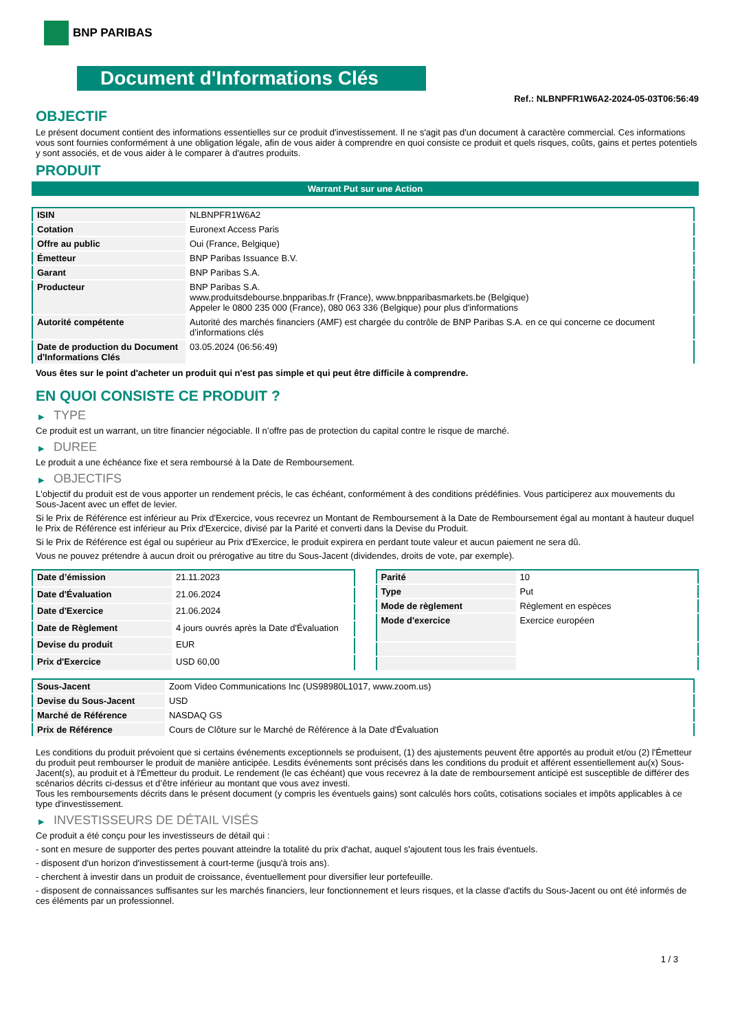BNP PARIBAS
Document d'Informations Clés
Ref.: NLBNPFR1W6A2-2024-05-03T06:56:49
OBJECTIF
Le présent document contient des informations essentielles sur ce produit d'investissement. Il ne s'agit pas d'un document à caractère commercial. Ces informations vous sont fournies conformément à une obligation légale, afin de vous aider à comprendre en quoi consiste ce produit et quels risques, coûts, gains et pertes potentiels y sont associés, et de vous aider à le comparer à d'autres produits.
PRODUIT
Warrant Put sur une Action
| ISIN | NLBNPFR1W6A2 |
| Cotation | Euronext Access Paris |
| Offre au public | Oui (France, Belgique) |
| Émetteur | BNP Paribas Issuance B.V. |
| Garant | BNP Paribas S.A. |
| Producteur | BNP Paribas S.A. www.produitsdebourse.bnpparibas.fr (France), www.bnpparibasmarkets.be (Belgique) Appeler le 0800 235 000 (France), 080 063 336 (Belgique) pour plus d'informations |
| Autorité compétente | Autorité des marchés financiers (AMF) est chargée du contrôle de BNP Paribas S.A. en ce qui concerne ce document d’informations clés |
| Date de production du Document d'Informations Clés | 03.05.2024 (06:56:49) |
Vous êtes sur le point d'acheter un produit qui n'est pas simple et qui peut être difficile à comprendre.
EN QUOI CONSISTE CE PRODUIT ?
▶ TYPE
Ce produit est un warrant, un titre financier négociable. Il n’offre pas de protection du capital contre le risque de marché.
▶ DUREE
Le produit a une échéance fixe et sera remboursé à la Date de Remboursement.
▶ OBJECTIFS
L'objectif du produit est de vous apporter un rendement précis, le cas échéant, conformément à des conditions prédéfinies. Vous participerez aux mouvements du Sous-Jacent avec un effet de levier.
Si le Prix de Référence est inférieur au Prix d'Exercice, vous recevrez un Montant de Remboursement à la Date de Remboursement égal au montant à hauteur duquel le Prix de Référence est inférieur au Prix d'Exercice, divisé par la Parité et converti dans la Devise du Produit.
Si le Prix de Référence est égal ou supérieur au Prix d'Exercice, le produit expirera en perdant toute valeur et aucun paiement ne sera dû.
Vous ne pouvez prétendre à aucun droit ou prérogative au titre du Sous-Jacent (dividendes, droits de vote, par exemple).
| Date d’émission | 21.11.2023 |
| Date d'Évaluation | 21.06.2024 |
| Date d'Exercice | 21.06.2024 |
| Date de Règlement | 4 jours ouvrés après la Date d'Évaluation |
| Devise du produit | EUR |
| Prix d'Exercice | USD 60,00 |
| Parité | 10 |
| Type | Put |
| Mode de règlement | Règlement en espèces |
| Mode d'exercice | Exercice européen |
| Sous-Jacent | Zoom Video Communications Inc (US98980L1017, www.zoom.us) |
| Devise du Sous-Jacent | USD |
| Marché de Référence | NASDAQ GS |
| Prix de Référence | Cours de Clôture sur le Marché de Référence à la Date d'Évaluation |
Les conditions du produit prévoient que si certains événements exceptionnels se produisent, (1) des ajustements peuvent être apportés au produit et/ou (2) l'Émetteur du produit peut rembourser le produit de manière anticipée. Lesdits événements sont précisés dans les conditions du produit et afférent essentiellement au(x) Sous-Jacent(s), au produit et à l'Émetteur du produit. Le rendement (le cas échéant) que vous recevrez à la date de remboursement anticipé est susceptible de différer des scénarios décrits ci-dessus et d’être inférieur au montant que vous avez investi.
Tous les remboursements décrits dans le présent document (y compris les éventuels gains) sont calculés hors coûts, cotisations sociales et impôts applicables à ce type d'investissement.
▶ INVESTISSEURS DE DÉTAIL VISÉS
Ce produit a été conçu pour les investisseurs de détail qui :
- sont en mesure de supporter des pertes pouvant atteindre la totalité du prix d'achat, auquel s'ajoutent tous les frais éventuels.
- disposent d'un horizon d'investissement à court-terme (jusqu'à trois ans).
- cherchent à investir dans un produit de croissance, éventuellement pour diversifier leur portefeuille.
- disposent de connaissances suffisantes sur les marchés financiers, leur fonctionnement et leurs risques, et la classe d'actifs du Sous-Jacent ou ont été informés de ces éléments par un professionnel.
1 / 3